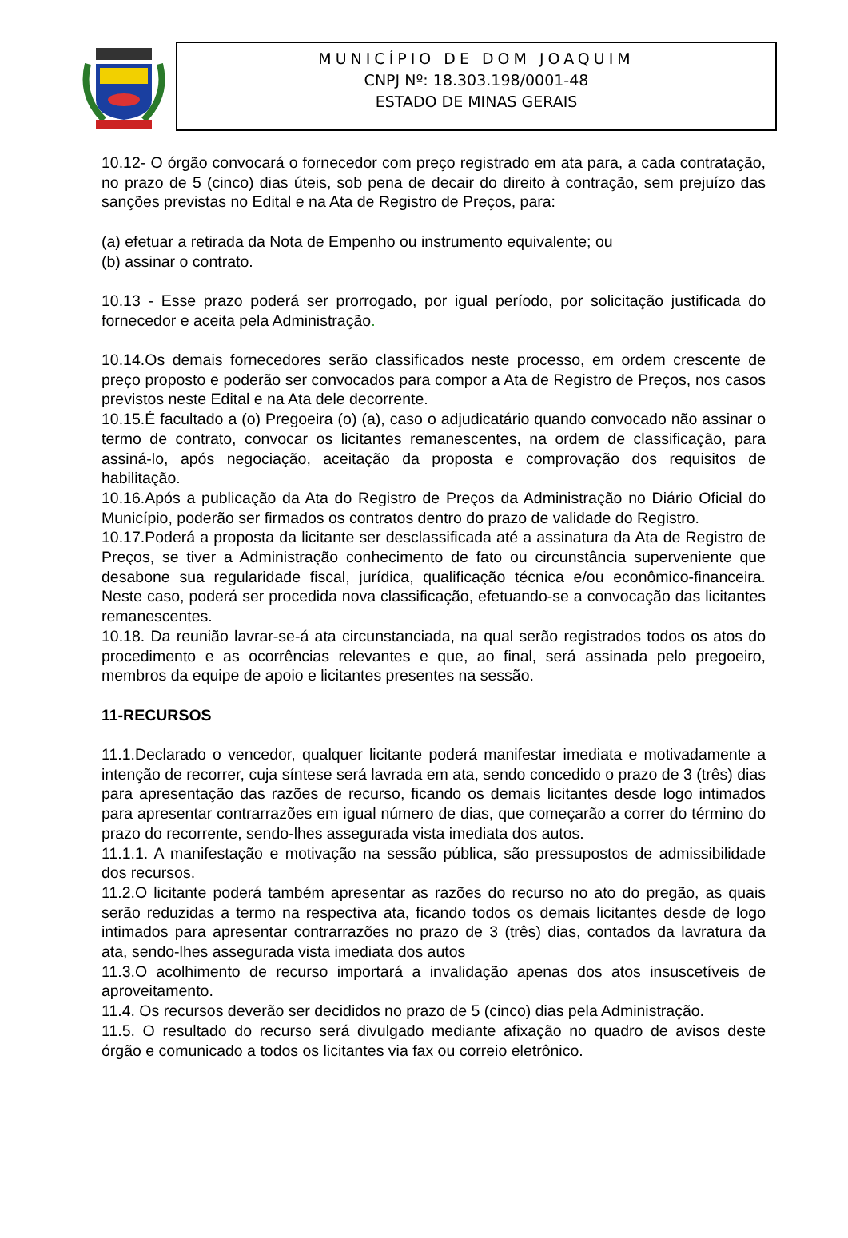MUNICÍPIO DE DOM JOAQUIM
CNPJ Nº: 18.303.198/0001-48
ESTADO DE MINAS GERAIS
10.12- O órgão convocará o fornecedor com preço registrado em ata para, a cada contratação, no prazo de 5 (cinco) dias úteis, sob pena de decair do direito à contração, sem prejuízo das sanções previstas no Edital e na Ata de Registro de Preços, para:
(a) efetuar a retirada da Nota de Empenho ou instrumento equivalente; ou
(b) assinar o contrato.
10.13 - Esse prazo poderá ser prorrogado, por igual período, por solicitação justificada do fornecedor e aceita pela Administração.
10.14.Os demais fornecedores serão classificados neste processo, em ordem crescente de preço proposto e poderão ser convocados para compor a Ata de Registro de Preços, nos casos previstos neste Edital e na Ata dele decorrente.
10.15.É facultado a (o) Pregoeira (o) (a), caso o adjudicatário quando convocado não assinar o termo de contrato, convocar os licitantes remanescentes, na ordem de classificação, para assiná-lo, após negociação, aceitação da proposta e comprovação dos requisitos de habilitação.
10.16.Após a publicação da Ata do Registro de Preços da Administração no Diário Oficial do Município, poderão ser firmados os contratos dentro do prazo de validade do Registro.
10.17.Poderá a proposta da licitante ser desclassificada até a assinatura da Ata de Registro de Preços, se tiver a Administração conhecimento de fato ou circunstância superveniente que desabone sua regularidade fiscal, jurídica, qualificação técnica e/ou econômico-financeira. Neste caso, poderá ser procedida nova classificação, efetuando-se a convocação das licitantes remanescentes.
10.18. Da reunião lavrar-se-á ata circunstanciada, na qual serão registrados todos os atos do procedimento e as ocorrências relevantes e que, ao final, será assinada pelo pregoeiro, membros da equipe de apoio e licitantes presentes na sessão.
11-RECURSOS
11.1.Declarado o vencedor, qualquer licitante poderá manifestar imediata e motivadamente a intenção de recorrer, cuja síntese será lavrada em ata, sendo concedido o prazo de 3 (três) dias para apresentação das razões de recurso, ficando os demais licitantes desde logo intimados para apresentar contrarrazões em igual número de dias, que começarão a correr do término do prazo do recorrente, sendo-lhes assegurada vista imediata dos autos.
11.1.1. A manifestação e motivação na sessão pública, são pressupostos de admissibilidade dos recursos.
11.2.O licitante poderá também apresentar as razões do recurso no ato do pregão, as quais serão reduzidas a termo na respectiva ata, ficando todos os demais licitantes desde de logo intimados para apresentar contrarrazões no prazo de 3 (três) dias, contados da lavratura da ata, sendo-lhes assegurada vista imediata dos autos
11.3.O acolhimento de recurso importará a invalidação apenas dos atos insuscetíveis de aproveitamento.
11.4. Os recursos deverão ser decididos no prazo de 5 (cinco) dias pela Administração.
11.5. O resultado do recurso será divulgado mediante afixação no quadro de avisos deste órgão e comunicado a todos os licitantes via fax ou correio eletrônico.